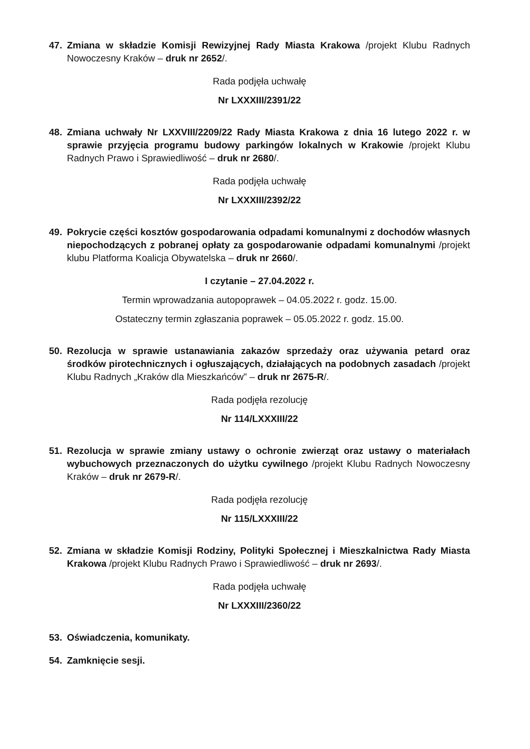47. Zmiana w składzie Komisji Rewizyjnej Rady Miasta Krakowa /projekt Klubu Radnych Nowoczesny Kraków – druk nr 2652/.
Rada podjęła uchwałę
Nr LXXXIII/2391/22
48. Zmiana uchwały Nr LXXVIII/2209/22 Rady Miasta Krakowa z dnia 16 lutego 2022 r. w sprawie przyjęcia programu budowy parkingów lokalnych w Krakowie /projekt Klubu Radnych Prawo i Sprawiedliwość – druk nr 2680/.
Rada podjęła uchwałę
Nr LXXXIII/2392/22
49. Pokrycie części kosztów gospodarowania odpadami komunalnymi z dochodów własnych niepochodzących z pobranej opłaty za gospodarowanie odpadami komunalnymi /projekt klubu Platforma Koalicja Obywatelska – druk nr 2660/.
I czytanie – 27.04.2022 r.
Termin wprowadzania autopoprawek – 04.05.2022 r. godz. 15.00.
Ostateczny termin zgłaszania poprawek – 05.05.2022 r. godz. 15.00.
50. Rezolucja w sprawie ustanawiania zakazów sprzedaży oraz używania petard oraz środków pirotechnicznych i ogłuszających, działających na podobnych zasadach /projekt Klubu Radnych „Kraków dla Mieszkańców” – druk nr 2675-R/.
Rada podjęła rezolucję
Nr 114/LXXXIII/22
51. Rezolucja w sprawie zmiany ustawy o ochronie zwierząt oraz ustawy o materiałach wybuchowych przeznaczonych do użytku cywilnego /projekt Klubu Radnych Nowoczesny Kraków – druk nr 2679-R/.
Rada podjęła rezolucję
Nr 115/LXXXIII/22
52. Zmiana w składzie Komisji Rodziny, Polityki Społecznej i Mieszkalnictwa Rady Miasta Krakowa /projekt Klubu Radnych Prawo i Sprawiedliwość – druk nr 2693/.
Rada podjęła uchwałę
Nr LXXXIII/2360/22
53. Oświadczenia, komunikaty.
54. Zamknięcie sesji.